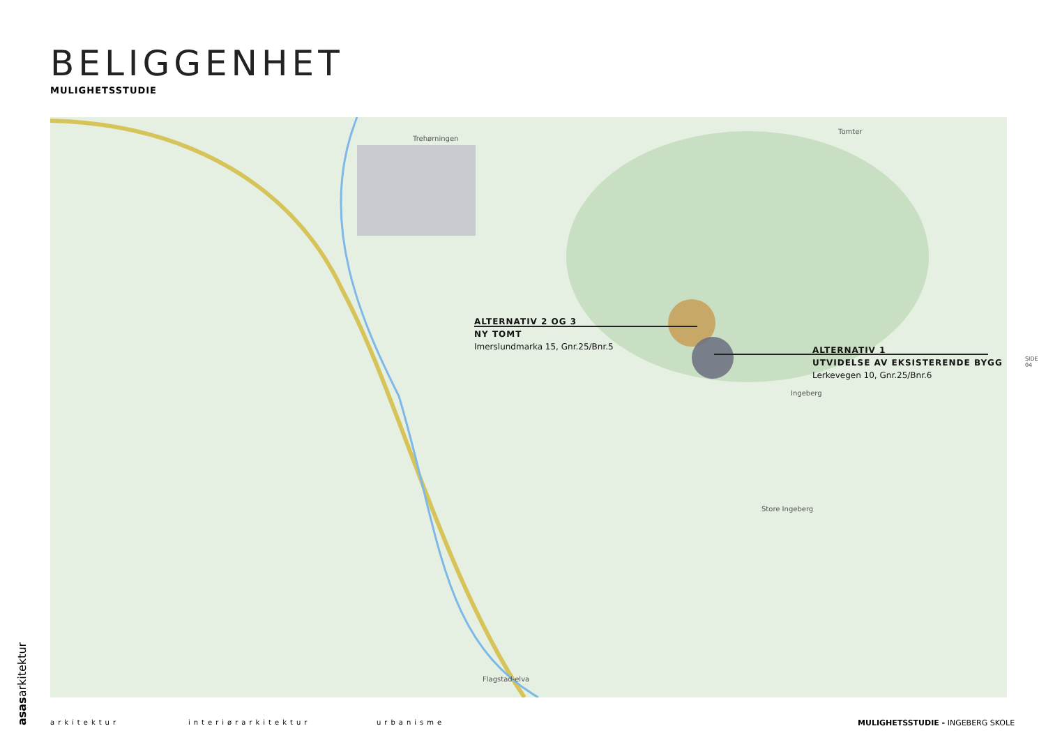BELIGGENHET
MULIGHETSSTUDIE
Trehørningen
Tomter
Ingeberg
Store Ingeberg
Flagstad-elva
ALTERNATIV 2 OG 3
NY TOMT
Imerslundmarka 15, Gnr.25/Bnr.5
ALTERNATIV 1
UTVIDELSE AV EKSISTERENDE BYGG
Lerkevegen 10, Gnr.25/Bnr.6
SIDE
04
asasarkitektur
arkitektur interiørarkitektur urbanisme
MULIGHETSSTUDIE - INGEBERG SKOLE